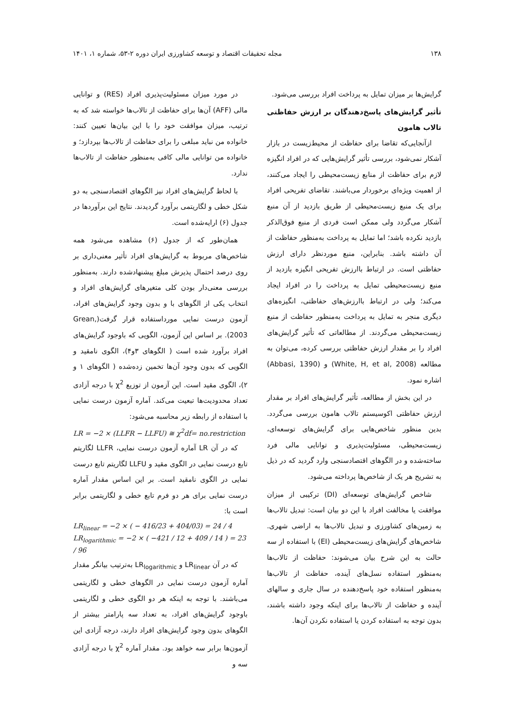۱۳۸ مجله تحقیقات اقتصاد و توسعه کشاورزی ایران دوره ۲-۵۳، شماره ۱، ۱۴۰۱
گرایش‌ها بر میزان تمایل به پرداخت افراد بررسی می‌شود.
تأثیر گرایش‌های پاسخ‌دهندگان بر ارزش حفاظتی تالاب هامون
ازآنجایی‌که تقاضا برای حفاظت از محیط‌زیست در بازار آشکار نمی‌شود، بررسی تأثیر گرایش‌هایی که در افراد انگیزه لازم برای حفاظت از منابع زیست‌محیطی را ایجاد می‌کنند، از اهمیت ویژه‌ای برخوردار می‌باشند. تقاضای تفریحی افراد برای یک منبع زیست‌محیطی از طریق بازدید از آن منبع آشکار می‌گردد ولی ممکن است فردی از منبع فوق‌الذکر بازدید نکرده باشد؛ اما تمایل به پرداخت به‌منظور حفاظت از آن داشته باشد. بنابراین، منبع موردنظر دارای ارزش حفاظتی است. در ارتباط باارزش تفریحی انگیزه بازدید از منبع زیست‌محیطی تمایل به پرداخت را در افراد ایجاد می‌کند؛ ولی در ارتباط باارزش‌های حفاظتی، انگیزه‌های دیگری منجر به تمایل به پرداخت به‌منظور حفاظت از منبع زیست‌محیطی می‌گردند. از مطالعاتی که تأثیر گرایش‌های افراد را بر مقدار ارزش حفاظتی بررسی کرده، می‌توان به مطالعه (White, H, et al, 2008) و (Abbasi, 1390) اشاره نمود.
در این بخش از مطالعه، تأثیر گرایش‌های افراد بر مقدار ارزش حفاظتی اکوسیستم تالاب هامون بررسی می‌گردد. بدین منظور شاخص‌هایی برای گرایش‌های توسعه‌ای، زیست‌محیطی، مسئولیت‌پذیری و توانایی مالی فرد ساخته‌شده و در الگوهای اقتصادسنجی وارد گردید که در ذیل به تشریح هر یک از شاخص‌ها پرداخته می‌شود.
شاخص گرایش‌های توسعه‌ای (DI) ترکیبی از میزان موافقت یا مخالفت افراد با این دو بیان است: تبدیل تالاب‌ها به زمین‌های کشاورزی و تبدیل تالاب‌ها به اراضی شهری. شاخص‌های گرایش‌های زیست‌محیطی (EI) با استفاده از سه حالت به این شرح بیان می‌شوند: حفاظت از تالاب‌ها به‌منظور استفاده نسل‌های آینده، حفاظت از تالاب‌ها به‌منظور استفاده خود پاسخ‌دهنده در سال جاری و سالهای آینده و حفاظت از تالاب‌ها برای اینکه وجود داشته باشند، بدون توجه به استفاده کردن یا استفاده نکردن آن‌ها.
در مورد میزان مسئولیت‌پذیری افراد (RES) و توانایی مالی (AFF) آن‌ها برای حفاظت از تالاب‌ها خواسته شد که به ترتیب، میزان موافقت خود را با این بیان‌ها تعیین کنند: خانواده من نباید مبلغی را برای حفاظت از تالاب‌ها بپردازد؛ و خانواده من توانایی مالی کافی به‌منظور حفاظت از تالاب‌ها ندارد.
با لحاظ گرایش‌های افراد نیز الگوهای اقتصادسنجی به دو شکل خطی و لگاریتمی برآورد گردیدند. نتایج این برآوردها در جدول (۶) ارایه‌شده است.
همان‌طور که از جدول (۶) مشاهده می‌شود همه شاخص‌های مربوط به گرایش‌های افراد تأثیر معنی‌داری بر روی درصد احتمال پذیرش مبلغ پیشنهادشده دارند. به‌منظور بررسی معنی‌دار بودن کلی متغیرهای گرایش‌های افراد و انتخاب یکی از الگوهای با و بدون وجود گرایش‌های افراد، آزمون درست نمایی مورداستفاده قرار گرفت(Grean, 2003). بر اساس این آزمون، الگویی که باوجود گرایش‌های افراد برآورد شده است ( الگوهای ۳و۴)، الگوی نامقید و الگویی که بدون وجود آن‌ها تخمین زده‌شده ( الگوهای ۱ و ۲)، الگوی مقید است. این آزمون از توزیع χ<sup>2</sup> با درجه آزادی تعداد محدودیت‌ها تبعیت می‌کند. آماره آزمون درست نمایی با استفاده از رابطه زیر محاسبه می‌شود:
LR = −2 × (LLFR − LLFU) ≅ χ<sup>2</sup>df= no.restriction
که در آن LR آماره آزمون درست نمایی، LLFR لگاریتم تابع درست نمایی در الگوی مقید و LLFU لگاریتم تابع درست نمایی در الگوی نامقید است. بر این اساس مقدار آماره درست نمایی برای هر دو فرم تابع خطی و لگاریتمی برابر است با:
LR<sub>linear</sub> = −2 × ( − 416/23 + 404/03) = 24 / 4
LR<sub>logarithmic</sub> = −2 × ( −421 / 12 + 409 / 14 ) = 23 / 96
که در آن LR<sub>linear</sub> و LR<sub>logarithmic</sub> به‌ترتیب بیانگر مقدار آماره آزمون درست نمایی در الگوهای خطی و لگاریتمی می‌باشند. با توجه به اینکه هر دو الگوی خطی و لگاریتمی باوجود گرایش‌های افراد، به تعداد سه پارامتر بیشتر از الگوهای بدون وجود گرایش‌های افراد دارند، درجه آزادی این آزمون‌ها برابر سه خواهد بود. مقدار آماره χ<sup>2</sup> با درجه آزادی سه و